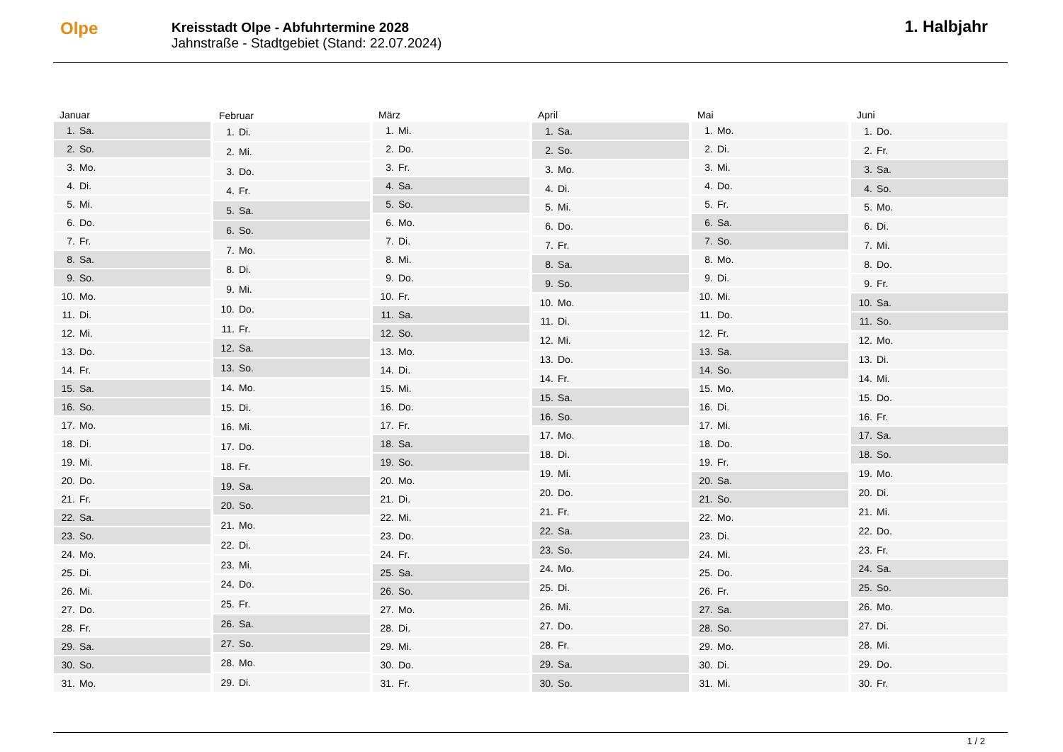Olpe
Kreisstadt Olpe - Abfuhrtermine 2028
Jahnstraße - Stadtgebiet (Stand: 22.07.2024)
1. Halbjahr
| Januar | |
| --- | --- |
| 1. | Sa. |
| 2. | So. |
| 3. | Mo. |
| 4. | Di. |
| 5. | Mi. |
| 6. | Do. |
| 7. | Fr. |
| 8. | Sa. |
| 9. | So. |
| 10. | Mo. |
| 11. | Di. |
| 12. | Mi. |
| 13. | Do. |
| 14. | Fr. |
| 15. | Sa. |
| 16. | So. |
| 17. | Mo. |
| 18. | Di. |
| 19. | Mi. |
| 20. | Do. |
| 21. | Fr. |
| 22. | Sa. |
| 23. | So. |
| 24. | Mo. |
| 25. | Di. |
| 26. | Mi. |
| 27. | Do. |
| 28. | Fr. |
| 29. | Sa. |
| 30. | So. |
| 31. | Mo. |
| Februar | |
| --- | --- |
| 1. | Di. |
| 2. | Mi. |
| 3. | Do. |
| 4. | Fr. |
| 5. | Sa. |
| 6. | So. |
| 7. | Mo. |
| 8. | Di. |
| 9. | Mi. |
| 10. | Do. |
| 11. | Fr. |
| 12. | Sa. |
| 13. | So. |
| 14. | Mo. |
| 15. | Di. |
| 16. | Mi. |
| 17. | Do. |
| 18. | Fr. |
| 19. | Sa. |
| 20. | So. |
| 21. | Mo. |
| 22. | Di. |
| 23. | Mi. |
| 24. | Do. |
| 25. | Fr. |
| 26. | Sa. |
| 27. | So. |
| 28. | Mo. |
| 29. | Di. |
| März | |
| --- | --- |
| 1. | Mi. |
| 2. | Do. |
| 3. | Fr. |
| 4. | Sa. |
| 5. | So. |
| 6. | Mo. |
| 7. | Di. |
| 8. | Mi. |
| 9. | Do. |
| 10. | Fr. |
| 11. | Sa. |
| 12. | So. |
| 13. | Mo. |
| 14. | Di. |
| 15. | Mi. |
| 16. | Do. |
| 17. | Fr. |
| 18. | Sa. |
| 19. | So. |
| 20. | Mo. |
| 21. | Di. |
| 22. | Mi. |
| 23. | Do. |
| 24. | Fr. |
| 25. | Sa. |
| 26. | So. |
| 27. | Mo. |
| 28. | Di. |
| 29. | Mi. |
| 30. | Do. |
| 31. | Fr. |
| April | |
| --- | --- |
| 1. | Sa. |
| 2. | So. |
| 3. | Mo. |
| 4. | Di. |
| 5. | Mi. |
| 6. | Do. |
| 7. | Fr. |
| 8. | Sa. |
| 9. | So. |
| 10. | Mo. |
| 11. | Di. |
| 12. | Mi. |
| 13. | Do. |
| 14. | Fr. |
| 15. | Sa. |
| 16. | So. |
| 17. | Mo. |
| 18. | Di. |
| 19. | Mi. |
| 20. | Do. |
| 21. | Fr. |
| 22. | Sa. |
| 23. | So. |
| 24. | Mo. |
| 25. | Di. |
| 26. | Mi. |
| 27. | Do. |
| 28. | Fr. |
| 29. | Sa. |
| 30. | So. |
| Mai | |
| --- | --- |
| 1. | Mo. |
| 2. | Di. |
| 3. | Mi. |
| 4. | Do. |
| 5. | Fr. |
| 6. | Sa. |
| 7. | So. |
| 8. | Mo. |
| 9. | Di. |
| 10. | Mi. |
| 11. | Do. |
| 12. | Fr. |
| 13. | Sa. |
| 14. | So. |
| 15. | Mo. |
| 16. | Di. |
| 17. | Mi. |
| 18. | Do. |
| 19. | Fr. |
| 20. | Sa. |
| 21. | So. |
| 22. | Mo. |
| 23. | Di. |
| 24. | Mi. |
| 25. | Do. |
| 26. | Fr. |
| 27. | Sa. |
| 28. | So. |
| 29. | Mo. |
| 30. | Di. |
| 31. | Mi. |
| Juni | |
| --- | --- |
| 1. | Do. |
| 2. | Fr. |
| 3. | Sa. |
| 4. | So. |
| 5. | Mo. |
| 6. | Di. |
| 7. | Mi. |
| 8. | Do. |
| 9. | Fr. |
| 10. | Sa. |
| 11. | So. |
| 12. | Mo. |
| 13. | Di. |
| 14. | Mi. |
| 15. | Do. |
| 16. | Fr. |
| 17. | Sa. |
| 18. | So. |
| 19. | Mo. |
| 20. | Di. |
| 21. | Mi. |
| 22. | Do. |
| 23. | Fr. |
| 24. | Sa. |
| 25. | So. |
| 26. | Mo. |
| 27. | Di. |
| 28. | Mi. |
| 29. | Do. |
| 30. | Fr. |
1 / 2